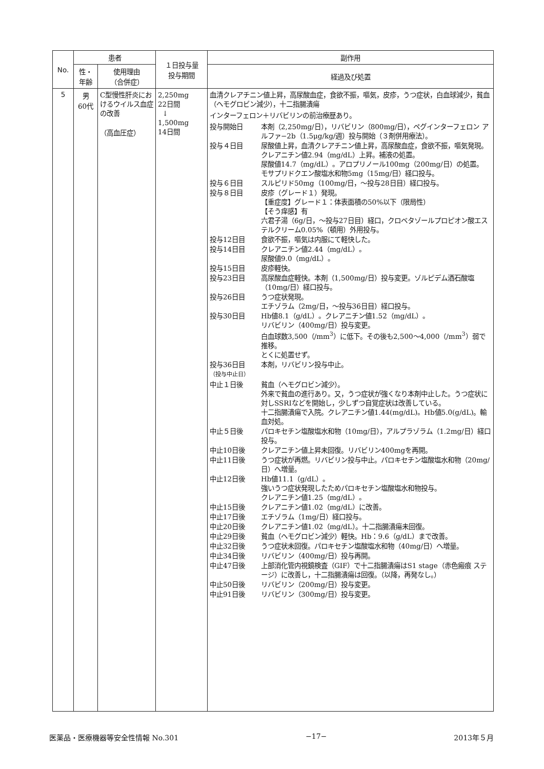| No. | 患者 | | １日投与量 投与期間 | 副作用 |
| --- | --- | --- | --- | --- |
| | 性・ 年齢 | 使用理由 （合併症） | | 経過及び処置 |
| 5 | 男 60代 | C型慢性肝炎におけるウイルス血症の改善 （高血圧症） | 2,250mg 22日間 ↓ 1,500mg 14日間 | 血清クレアチニン値上昇，高尿酸血症，食欲不振，嘔気，皮疹，うつ症状，白血球減少，貧血（ヘモグロビン減少），十二指腸潰瘍 インターフェロン＋リバビリンの前治療歴あり。 / 投与開始日 / 本剤（2,250mg/日），リバビリン（800mg/日），ペグインターフェロン アルファ−2b（1.5μg/kg/週）投与開始（３剤併用療法）。 / / 投与４日目 / 尿酸値上昇，血清クレアチニン値上昇，高尿酸血症，食欲不振，嘔気発現。 クレアニチン値2.94（mg/dL）上昇。補液の処置。 尿酸値14.7（mg/dL）。アロプリノール100mg（200mg/日）の処置。 モサプリドクエン酸塩水和物5mg（15mg/日）経口投与。 / / 投与６日目 / スルピリド50mg（100mg/日，〜投与28日目）経口投与。 / / 投与８日目 / 皮疹（グレード１）発現。 【重症度】グレード１：体表面積の50%以下（限局性） 【そう痒感】有 六君子湯（6g/日，〜投与27日目）経口，クロベタゾールプロピオン酸エステルクリーム0.05%（頓用）外用投与。 / / 投与12日目 / 食欲不振，嘔気は内服にて軽快した。 / / 投与14日目 / クレアニチン値2.44（mg/dL）。 尿酸値9.0（mg/dL）。 / / 投与15日目 / 皮疹軽快。 / / 投与23日目 / 高尿酸血症軽快。本剤（1,500mg/日）投与変更。ゾルピデム酒石酸塩（10mg/日）経口投与。 / / 投与26日目 / うつ症状発現。 エチゾラム（2mg/日，〜投与36日目）経口投与。 / / 投与30日目 / Hb値8.1（g/dL）。クレアニチン値1.52（mg/dL）。 リバビリン（400mg/日）投与変更。 白血球数3,500（/mm<sup>3</sup>）に低下。その後も2,500〜4,000（/mm<sup>3</sup>）弱で推移。 とくに処置せず。 / / 投与36日目 （投与中止日） / 本剤，リバビリン投与中止。 / / 中止１日後 / 貧血（ヘモグロビン減少）。 外来で貧血の進行あり。又，うつ症状が強くなり本剤中止した。うつ症状に対しSSRIなどを開始し，少しずつ自覚症状は改善している。 十二指腸潰瘍で入院。クレアニチン値1.44(mg/dL)。Hb値5.0(g/dL)。輸血対処。 / / 中止５日後 / パロキセチン塩酸塩水和物（10mg/日），アルプラゾラム（1.2mg/日）経口投与。 / / 中止10日後 / クレアニチン値上昇未回復。リバビリン400mgを再開。 / / 中止11日後 / うつ症状が再燃。リバビリン投与中止。パロキセチン塩酸塩水和物（20mg/日）へ増量。 / / 中止12日後 / Hb値11.1（g/dL）。 強いうつ症状発現したためパロキセチン塩酸塩水和物投与。 クレアニチン値1.25（mg/dL）。 / / 中止15日後 / クレアニチン値1.02（mg/dL）に改善。 / / 中止17日後 / エチゾラム（1mg/日）経口投与。 / / 中止20日後 / クレアニチン値1.02（mg/dL）。十二指腸潰瘍未回復。 / / 中止29日後 / 貧血（ヘモグロビン減少）軽快。Hb：9.6（g/dL）まで改善。 / / 中止32日後 / うつ症状未回復。パロキセチン塩酸塩水和物（40mg/日）へ増量。 / / 中止34日後 / リバビリン（400mg/日）投与再開。 / / 中止47日後 / 上部消化管内視鏡検査（GIF）で十二指腸潰瘍はS1 stage（赤色瘢痕 ステージ）に改善し，十二指腸潰瘍は回復。（以降，再発なし。） / / 中止50日後 / リバビリン（200mg/日）投与変更。 / / 中止91日後 / リバビリン（300mg/日）投与変更。 / |
医薬品・医療機器等安全性情報 No.301 −17− 2013年５月